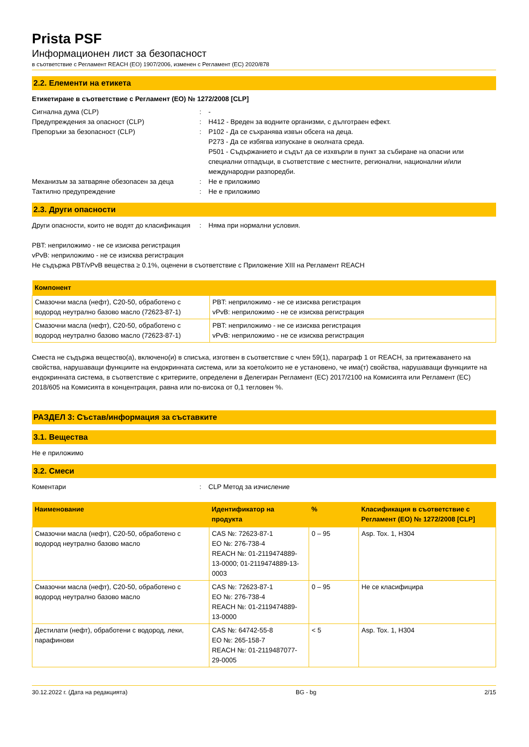Prista PSF
Информационен лист за безопасност
в съответствие с Регламент REACH (ЕО) 1907/2006, изменен с Регламент (ЕС) 2020/878
2.2. Елементи на етикета
Етикетиране в съответствие с Регламент (ЕО) № 1272/2008 [CLP]
Сигнална дума (CLP) : -
Предупреждения за опасност (CLP) : H412 - Вреден за водните организми, с дълготраен ефект.
Препоръки за безопасност (CLP) : P102 - Да се съхранява извън обсега на деца.
P273 - Да се избягва изпускане в околната среда.
P501 - Съдържанието и съдът да се изхвърли в пункт за събиране на опасни или специални отпадъци, в съответствие с местните, регионални, национални и/или международни разпоредби.
Механизъм за затваряне обезопасен за деца : Не е приложимо
Тактилно предупреждение : Не е приложимо
2.3. Други опасности
Други опасности, които не водят до класификация
: Няма при нормални условия.
PBT: неприложимо - не се изисква регистрация
vPvB: неприложимо - не се изисква регистрация
Не съдържа PBT/vPvB вещества ≥ 0.1%, оценени в съответствие с Приложение XIII на Регламент REACH
| Компонент | |
| --- | --- |
| Смазочни масла (нефт), C20-50, обработено с водород неутрално базово масло (72623-87-1) | PBT: неприложимо - не се изисква регистрация vPvB: неприложимо - не се изисква регистрация |
| Смазочни масла (нефт), C20-50, обработено с водород неутрално базово масло (72623-87-1) | PBT: неприложимо - не се изисква регистрация vPvB: неприложимо - не се изисква регистрация |
Сместа не съдържа вещество(а), включено(и) в списъка, изготвен в съответствие с член 59(1), параграф 1 от REACH, за притежаването на свойства, нарушаващи функциите на ендокринната система, или за което/които не е установено, че има(т) свойства, нарушаващи функциите на ендокринната система, в съответствие с критериите, определени в Делегиран Регламент (ЕС) 2017/2100 на Комисията или Регламент (ЕС) 2018/605 на Комисията в концентрация, равна или по-висока от 0,1 тегловен %.
РАЗДЕЛ 3: Състав/информация за съставките
3.1. Вещества
Не е приложимо
3.2. Смеси
Коментари : CLP Метод за изчисление
| Наименование | Идентификатор на продукта | % | Класификация в съответствие с Регламент (ЕО) № 1272/2008 [CLP] |
| --- | --- | --- | --- |
| Смазочни масла (нефт), C20-50, обработено с водород неутрално базово масло | CAS №: 72623-87-1 ЕО №: 276-738-4 REACH №: 01-2119474889-13-0000; 01-2119474889-13-0003 | 0 – 95 | Asp. Tox. 1, H304 |
| Смазочни масла (нефт), C20-50, обработено с водород неутрално базово масло | CAS №: 72623-87-1 ЕО №: 276-738-4 REACH №: 01-2119474889-13-0000 | 0 – 95 | Не се класифицира |
| Дестилати (нефт), обработени с водород, леки, парафинови | CAS №: 64742-55-8 ЕО №: 265-158-7 REACH №: 01-2119487077-29-0005 | < 5 | Asp. Tox. 1, H304 |
30.12.2022 г. (Дата на редакцията) BG - bg 2/15